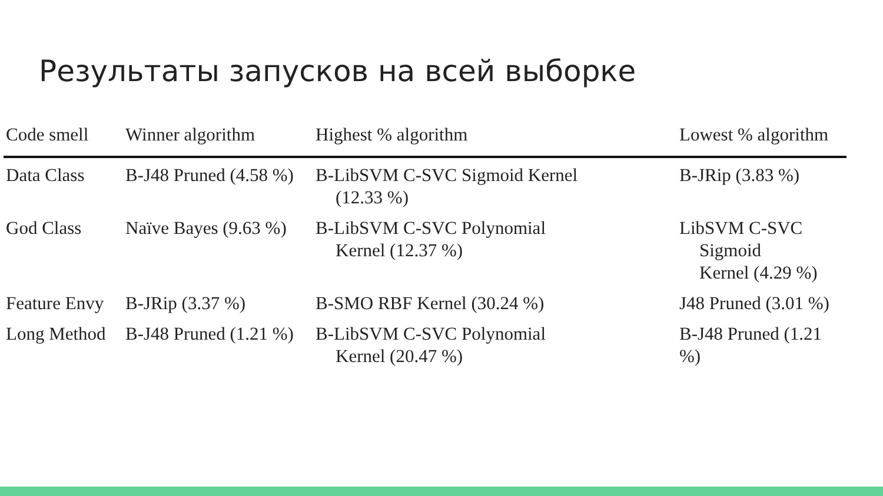Результаты запусков на всей выборке
| Code smell | Winner algorithm | Highest % algorithm | Lowest % algorithm |
| --- | --- | --- | --- |
| Data Class | B-J48 Pruned (4.58 %) | B-LibSVM C-SVC Sigmoid Kernel (12.33 %) | B-JRip (3.83 %) |
| God Class | Naïve Bayes (9.63 %) | B-LibSVM C-SVC Polynomial Kernel (12.37 %) | LibSVM C-SVC Sigmoid Kernel (4.29 %) |
| Feature Envy | B-JRip (3.37 %) | B-SMO RBF Kernel (30.24 %) | J48 Pruned (3.01 %) |
| Long Method | B-J48 Pruned (1.21 %) | B-LibSVM C-SVC Polynomial Kernel (20.47 %) | B-J48 Pruned (1.21 %) |